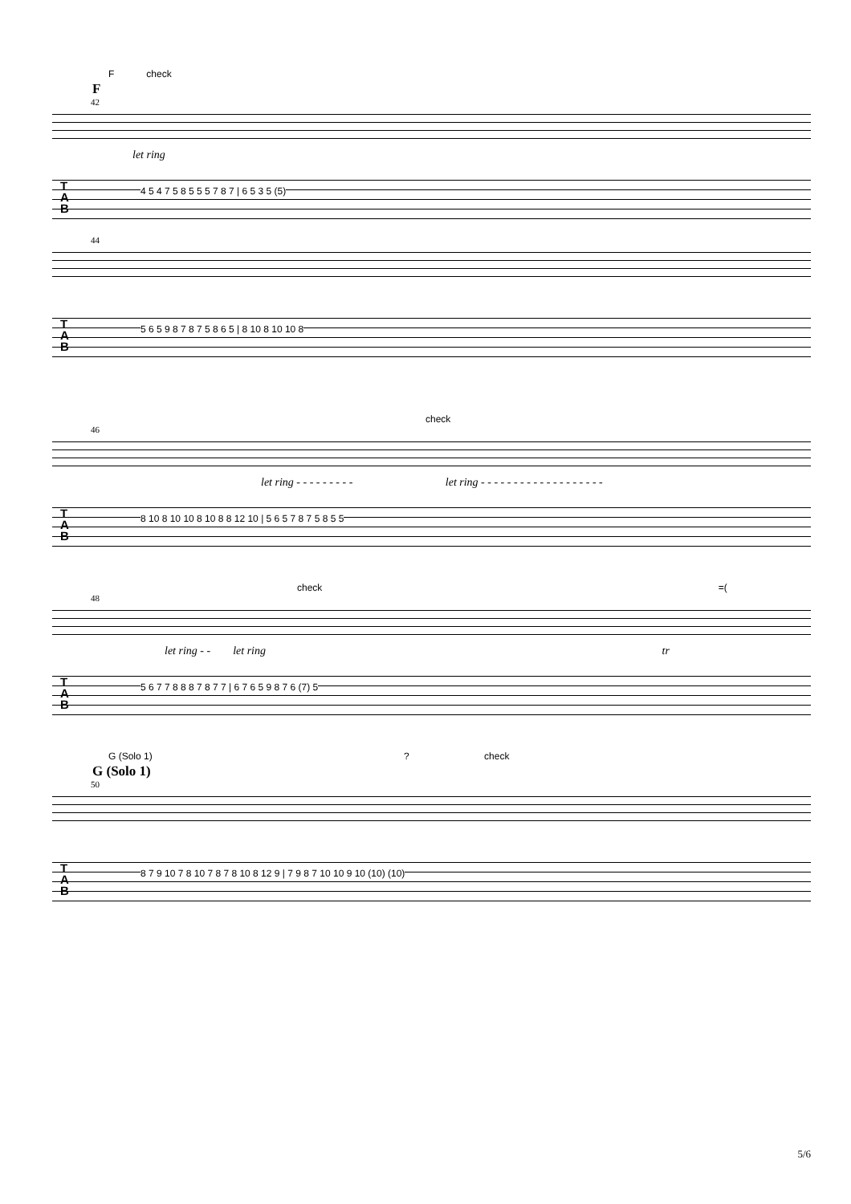F check
F
42
let ring
T
A
B
4 5 4 7 5 8 5 5 5 7 8 7 | 6 5 3 5 (5)
44
T
A
B
5 6 5 9 8 7 8 7 5 8 6 5 | 8 10 8 10 10 8
check
46
let ring - - - - - - - - - let ring - - - - - - - - - - - - - - - - - - -
T
A
B
8 10 8 10 10 8 10 8 8 12 10 | 5 6 5 7 8 7 5 8 5 5
check =(
48
let ring - - let ring tr
T
A
B
5 6 7 7 8 8 8 7 8 7 7 | 6 7 6 5 9 8 7 6 (7) 5
G (Solo 1) ? check
G (Solo 1)
50
T
A
B
8 7 9 10 7 8 10 7 8 7 8 10 8 12 9 | 7 9 8 7 10 10 9 10 (10) (10)
5/6